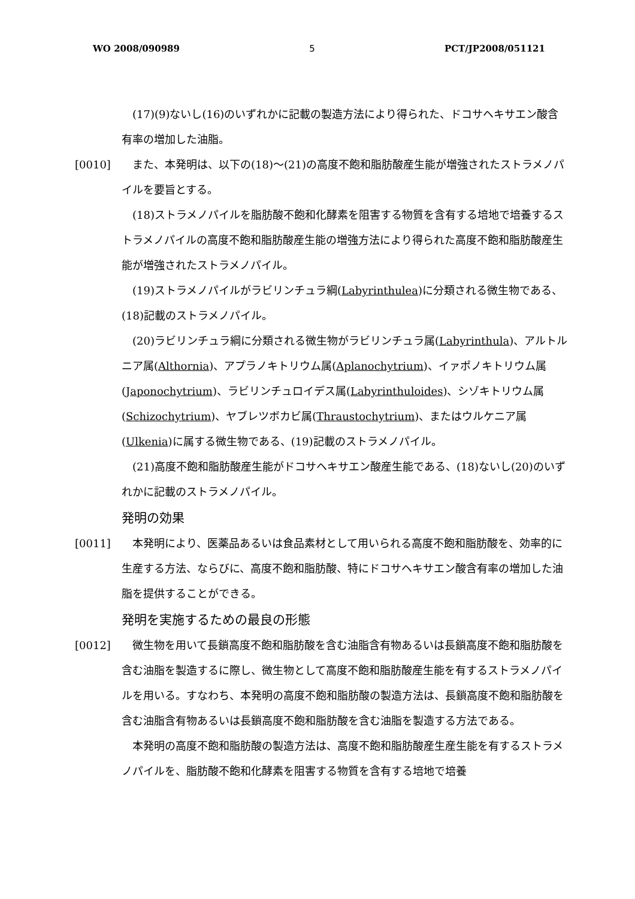WO 2008/090989 5 PCT/JP2008/051121
　(17)(9)ないし(16)のいずれかに記載の製造方法により得られた、ドコサヘキサエン酸含有率の増加した油脂。
[0010]　また、本発明は、以下の(18)～(21)の高度不飽和脂肪酸産生能が増強されたストラメノパイルを要旨とする。
　(18)ストラメノパイルを脂肪酸不飽和化酵素を阻害する物質を含有する培地で培養するストラメノパイルの高度不飽和脂肪酸産生能の増強方法により得られた高度不飽和脂肪酸産生能が増強されたストラメノパイル。
　(19)ストラメノパイルがラビリンチュラ綱(Labyrinthulea)に分類される微生物である、(18)記載のストラメノパイル。
　(20)ラビリンチュラ綱に分類される微生物がラビリンチュラ属(Labyrinthula)、アルトルニア属(Althornia)、アプラノキトリウム属(Aplanochytrium)、イァポノキトリウム属(Japonochytrium)、ラビリンチュロイデス属(Labyrinthuloides)、シゾキトリウム属(Schizochytrium)、ヤブレツボカビ属(Thraustochytrium)、またはウルケニア属(Ulkenia)に属する微生物である、(19)記載のストラメノパイル。
　(21)高度不飽和脂肪酸産生能がドコサヘキサエン酸産生能である、(18)ないし(20)のいずれかに記載のストラメノパイル。
発明の効果
[0011]　本発明により、医薬品あるいは食品素材として用いられる高度不飽和脂肪酸を、効率的に生産する方法、ならびに、高度不飽和脂肪酸、特にドコサヘキサエン酸含有率の増加した油脂を提供することができる。
発明を実施するための最良の形態
[0012]　微生物を用いて長鎖高度不飽和脂肪酸を含む油脂含有物あるいは長鎖高度不飽和脂肪酸を含む油脂を製造するに際し、微生物として高度不飽和脂肪酸産生能を有するストラメノパイルを用いる。すなわち、本発明の高度不飽和脂肪酸の製造方法は、長鎖高度不飽和脂肪酸を含む油脂含有物あるいは長鎖高度不飽和脂肪酸を含む油脂を製造する方法である。
　本発明の高度不飽和脂肪酸の製造方法は、高度不飽和脂肪酸産生産生能を有するストラメノパイルを、脂肪酸不飽和化酵素を阻害する物質を含有する培地で培養